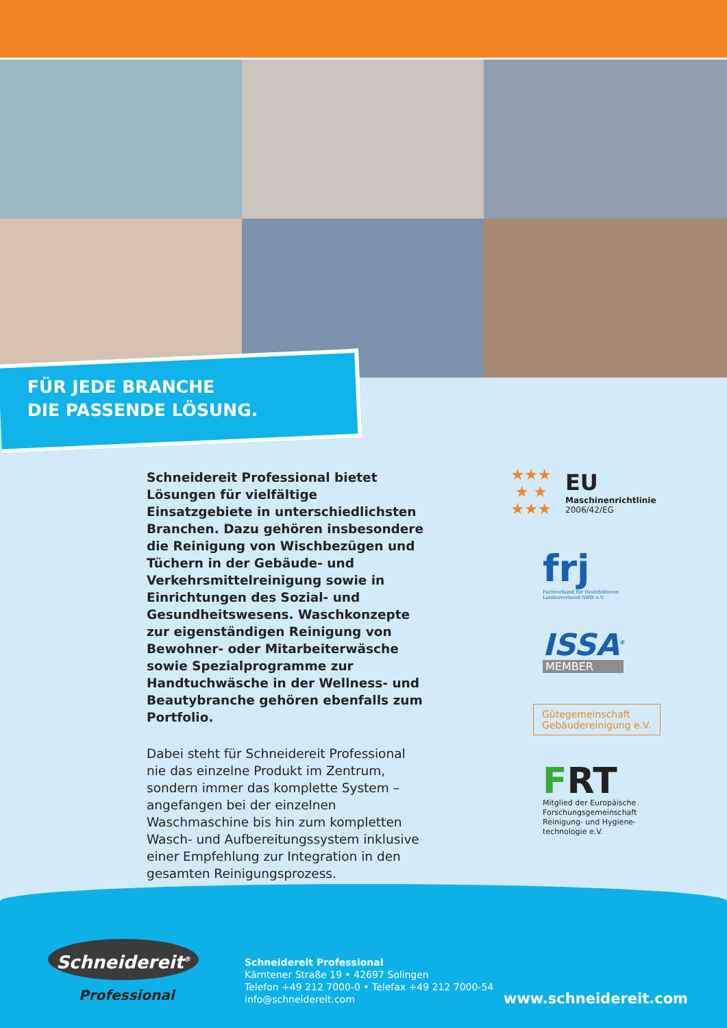FÜR JEDE BRANCHE
DIE PASSENDE LÖSUNG.
Schneidereit Professional bietet Lösungen für vielfältige Einsatzgebiete in unterschiedlichsten Branchen. Dazu gehören insbesondere die Reinigung von Wischbezügen und Tüchern in der Gebäude- und Verkehrsmittelreinigung sowie in Einrichtungen des Sozial- und Gesundheitswesens. Waschkonzepte zur eigenständigen Reinigung von Bewohner- oder Mitarbeiterwäsche sowie Spezialprogramme zur Handtuchwäsche in der Wellness- und Beautybranche gehören ebenfalls zum Portfolio.
Dabei steht für Schneidereit Professional nie das einzelne Produkt im Zentrum, sondern immer das komplette System – angefangen bei der einzelnen Waschmaschine bis hin zum kompletten Wasch- und Aufbereitungssystem inklusive einer Empfehlung zur Integration in den gesamten Reinigungsprozess.
★★★
★ ★
★★★
EU
Maschinenrichtlinie
2006/42/EG
frj
Fachverband für Desinfektoren
Landesverband NRW e.V.
ISSA<sup>®</sup>
MEMBER
Gütegemeinschaft Gebäudereinigung e.V.
FRT
Mitglied der Europäische Forschungsgemeinschaft Reinigung- und Hygiene-technologie e.V.
Schneidereit<sup>®</sup>
Professional
Schneidereit Professional
Kärntener Straße 19 • 42697 Solingen
Telefon +49 212 7000-0 • Telefax +49 212 7000-54
info@schneidereit.com
www.schneidereit.com